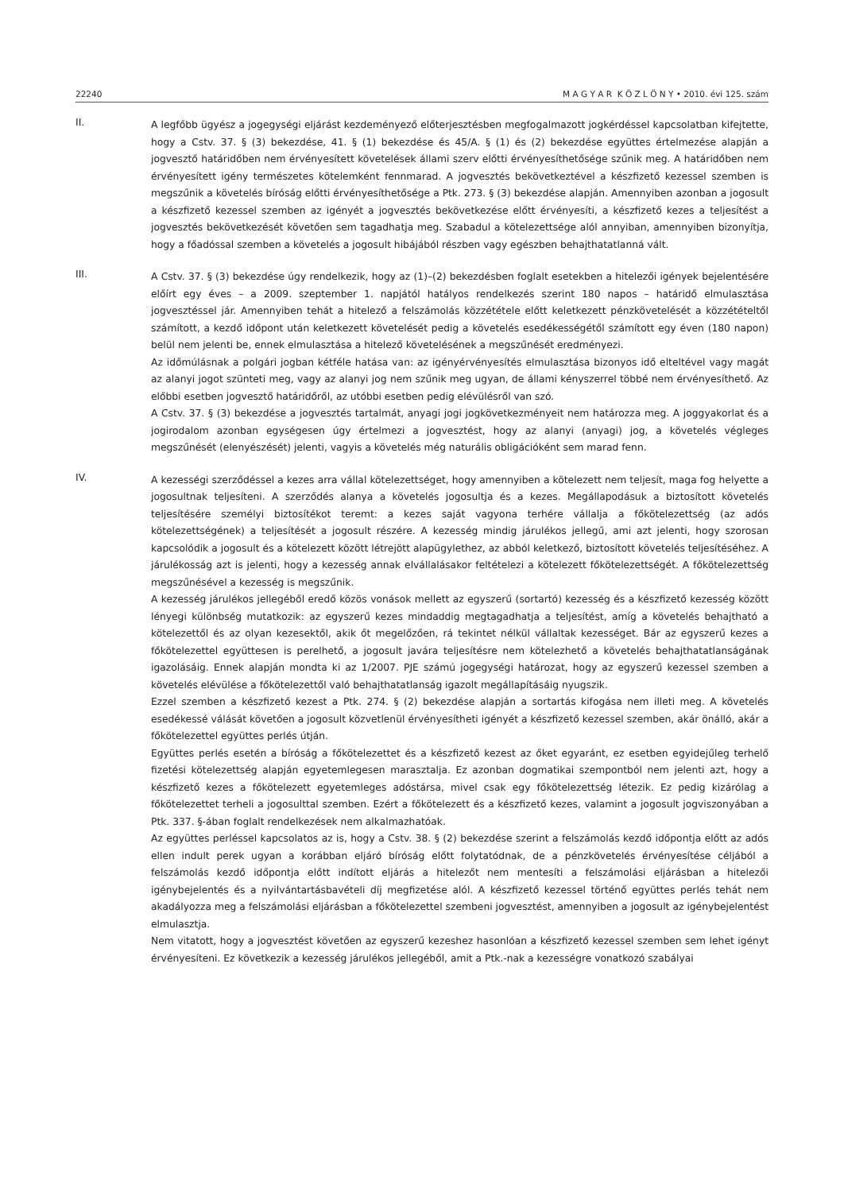22240 M A G Y A R K Ö Z L Ö N Y • 2010. évi 125. szám
II.
A legfőbb ügyész a jogegységi eljárást kezdeményező előterjesztésben megfogalmazott jogkérdéssel kapcsolatban kifejtette, hogy a Cstv. 37. § (3) bekezdése, 41. § (1) bekezdése és 45/A. § (1) és (2) bekezdése együttes értelmezése alapján a jogvesztő határidőben nem érvényesített követelések állami szerv előtti érvényesíthetősége szűnik meg. A határidőben nem érvényesített igény természetes kötelemként fennmarad. A jogvesztés bekövetkeztével a készfizető kezessel szemben is megszűnik a követelés bíróság előtti érvényesíthetősége a Ptk. 273. § (3) bekezdése alapján. Amennyiben azonban a jogosult a készfizető kezessel szemben az igényét a jogvesztés bekövetkezése előtt érvényesíti, a készfizető kezes a teljesítést a jogvesztés bekövetkezését követően sem tagadhatja meg. Szabadul a kötelezettsége alól annyiban, amennyiben bizonyítja, hogy a főadóssal szemben a követelés a jogosult hibájából részben vagy egészben behajthatatlanná vált.
III.
A Cstv. 37. § (3) bekezdése úgy rendelkezik, hogy az (1)–(2) bekezdésben foglalt esetekben a hitelezői igények bejelentésére előírt egy éves – a 2009. szeptember 1. napjától hatályos rendelkezés szerint 180 napos – határidő elmulasztása jogvesztéssel jár. Amennyiben tehát a hitelező a felszámolás közzététele előtt keletkezett pénzkövetelését a közzétételtől számított, a kezdő időpont után keletkezett követelését pedig a követelés esedékességétől számított egy éven (180 napon) belül nem jelenti be, ennek elmulasztása a hitelező követelésének a megszűnését eredményezi.
Az időmúlásnak a polgári jogban kétféle hatása van: az igényérvényesítés elmulasztása bizonyos idő elteltével vagy magát az alanyi jogot szünteti meg, vagy az alanyi jog nem szűnik meg ugyan, de állami kényszerrel többé nem érvényesíthető. Az előbbi esetben jogvesztő határidőről, az utóbbi esetben pedig elévülésről van szó.
A Cstv. 37. § (3) bekezdése a jogvesztés tartalmát, anyagi jogi jogkövetkezményeit nem határozza meg. A joggyakorlat és a jogirodalom azonban egységesen úgy értelmezi a jogvesztést, hogy az alanyi (anyagi) jog, a követelés végleges megszűnését (elenyészését) jelenti, vagyis a követelés még naturális obligációként sem marad fenn.
IV.
A kezességi szerződéssel a kezes arra vállal kötelezettséget, hogy amennyiben a kötelezett nem teljesít, maga fog helyette a jogosultnak teljesíteni. A szerződés alanya a követelés jogosultja és a kezes. Megállapodásuk a biztosított követelés teljesítésére személyi biztosítékot teremt: a kezes saját vagyona terhére vállalja a főkötelezettség (az adós kötelezettségének) a teljesítését a jogosult részére. A kezesség mindig járulékos jellegű, ami azt jelenti, hogy szorosan kapcsolódik a jogosult és a kötelezett között létrejött alapügylethez, az abból keletkező, biztosított követelés teljesítéséhez. A járulékosság azt is jelenti, hogy a kezesség annak elvállalásakor feltételezi a kötelezett főkötelezettségét. A főkötelezettség megszűnésével a kezesség is megszűnik.
A kezesség járulékos jellegéből eredő közös vonások mellett az egyszerű (sortartó) kezesség és a készfizető kezesség között lényegi különbség mutatkozik: az egyszerű kezes mindaddig megtagadhatja a teljesítést, amíg a követelés behajtható a kötelezettől és az olyan kezesektől, akik őt megelőzően, rá tekintet nélkül vállaltak kezességet. Bár az egyszerű kezes a főkötelezettel együttesen is perelhető, a jogosult javára teljesítésre nem kötelezhető a követelés behajthatatlanságának igazolásáig. Ennek alapján mondta ki az 1/2007. PJE számú jogegységi határozat, hogy az egyszerű kezessel szemben a követelés elévülése a főkötelezettől való behajthatatlanság igazolt megállapításáig nyugszik.
Ezzel szemben a készfizető kezest a Ptk. 274. § (2) bekezdése alapján a sortartás kifogása nem illeti meg. A követelés esedékessé válását követően a jogosult közvetlenül érvényesítheti igényét a készfizető kezessel szemben, akár önálló, akár a főkötelezettel együttes perlés útján.
Együttes perlés esetén a bíróság a főkötelezettet és a készfizető kezest az őket egyaránt, ez esetben egyidejűleg terhelő fizetési kötelezettség alapján egyetemlegesen marasztalja. Ez azonban dogmatikai szempontból nem jelenti azt, hogy a készfizető kezes a főkötelezett egyetemleges adóstársa, mivel csak egy főkötelezettség létezik. Ez pedig kizárólag a főkötelezettet terheli a jogosulttal szemben. Ezért a főkötelezett és a készfizető kezes, valamint a jogosult jogviszonyában a Ptk. 337. §-ában foglalt rendelkezések nem alkalmazhatóak.
Az együttes perléssel kapcsolatos az is, hogy a Cstv. 38. § (2) bekezdése szerint a felszámolás kezdő időpontja előtt az adós ellen indult perek ugyan a korábban eljáró bíróság előtt folytatódnak, de a pénzkövetelés érvényesítése céljából a felszámolás kezdő időpontja előtt indított eljárás a hitelezőt nem mentesíti a felszámolási eljárásban a hitelezői igénybejelentés és a nyilvántartásbavételi díj megfizetése alól. A készfizető kezessel történő együttes perlés tehát nem akadályozza meg a felszámolási eljárásban a főkötelezettel szembeni jogvesztést, amennyiben a jogosult az igénybejelentést elmulasztja.
Nem vitatott, hogy a jogvesztést követően az egyszerű kezeshez hasonlóan a készfizető kezessel szemben sem lehet igényt érvényesíteni. Ez következik a kezesség járulékos jellegéből, amit a Ptk.-nak a kezességre vonatkozó szabályai